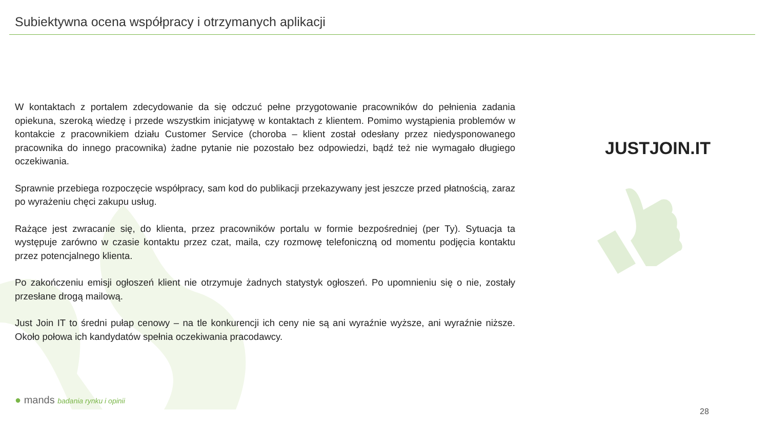Subiektywna ocena współpracy i otrzymanych aplikacji
W kontaktach z portalem zdecydowanie da się odczuć pełne przygotowanie pracowników do pełnienia zadania opiekuna, szeroką wiedzę i przede wszystkim inicjatywę w kontaktach z klientem. Pomimo wystąpienia problemów w kontakcie z pracownikiem działu Customer Service (choroba – klient został odesłany przez niedysponowanego pracownika do innego pracownika) żadne pytanie nie pozostało bez odpowiedzi, bądź też nie wymagało długiego oczekiwania.
Sprawnie przebiega rozpoczęcie współpracy, sam kod do publikacji przekazywany jest jeszcze przed płatnością, zaraz po wyrażeniu chęci zakupu usług.
Rażące jest zwracanie się, do klienta, przez pracowników portalu w formie bezpośredniej (per Ty). Sytuacja ta występuje zarówno w czasie kontaktu przez czat, maila, czy rozmowę telefoniczną od momentu podjęcia kontaktu przez potencjalnego klienta.
Po zakończeniu emisji ogłoszeń klient nie otrzymuje żadnych statystyk ogłoszeń. Po upomnieniu się o nie, zostały przesłane drogą mailową.
Just Join IT to średni pułap cenowy – na tle konkurencji ich ceny nie są ani wyraźnie wyższe, ani wyraźnie niższe. Około połowa ich kandydatów spełnia oczekiwania pracodawcy.
JUSTJOIN.IT
● mands badania rynku i opinii
28